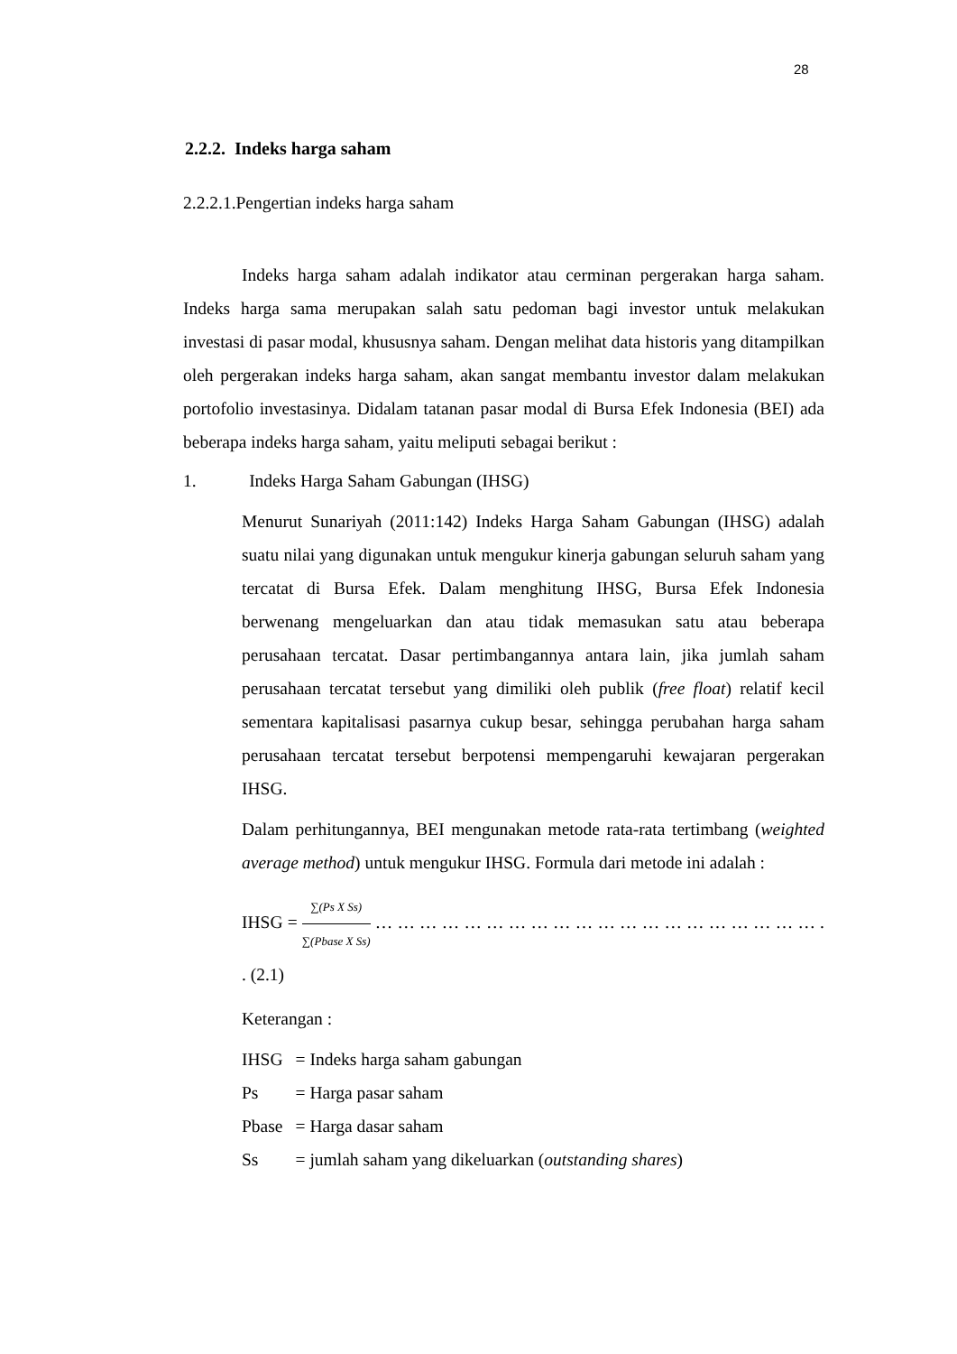28
2.2.2. Indeks harga saham
2.2.2.1.Pengertian indeks harga saham
Indeks harga saham adalah indikator atau cerminan pergerakan harga saham. Indeks harga sama merupakan salah satu pedoman bagi investor untuk melakukan investasi di pasar modal, khususnya saham. Dengan melihat data historis yang ditampilkan oleh pergerakan indeks harga saham, akan sangat membantu investor dalam melakukan portofolio investasinya. Didalam tatanan pasar modal di Bursa Efek Indonesia (BEI) ada beberapa indeks harga saham, yaitu meliputi sebagai berikut :
1. Indeks Harga Saham Gabungan (IHSG)
Menurut Sunariyah (2011:142) Indeks Harga Saham Gabungan (IHSG) adalah suatu nilai yang digunakan untuk mengukur kinerja gabungan seluruh saham yang tercatat di Bursa Efek. Dalam menghitung IHSG, Bursa Efek Indonesia berwenang mengeluarkan dan atau tidak memasukan satu atau beberapa perusahaan tercatat. Dasar pertimbangannya antara lain, jika jumlah saham perusahaan tercatat tersebut yang dimiliki oleh publik (free float) relatif kecil sementara kapitalisasi pasarnya cukup besar, sehingga perubahan harga saham perusahaan tercatat tersebut berpotensi mempengaruhi kewajaran pergerakan IHSG.
Dalam perhitungannya, BEI mengunakan metode rata-rata tertimbang (weighted average method) untuk mengukur IHSG. Formula dari metode ini adalah :
IHSG = ∑(Ps X Ss) ∑(Pbase X Ss) … … … … … … … … … … … … … … … … … … … … . . (2.1)
Keterangan :
| IHSG | = Indeks harga saham gabungan |
| Ps | = Harga pasar saham |
| Pbase | = Harga dasar saham |
| Ss | = jumlah saham yang dikeluarkan ( outstanding shares ) |